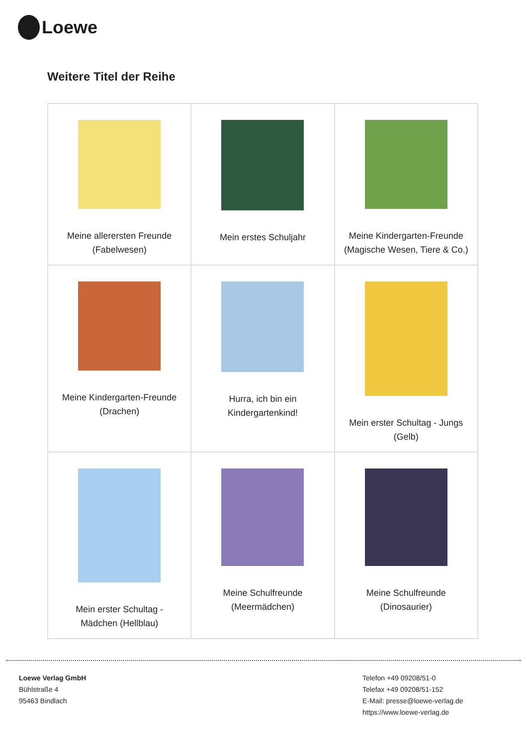Loewe
Weitere Titel der Reihe
| Meine allerersten Freunde (Fabelwesen) | Mein erstes Schuljahr | Meine Kindergarten-Freunde (Magische Wesen, Tiere & Co.) |
| Meine Kindergarten-Freunde (Drachen) | Hurra, ich bin ein Kindergartenkind! | Mein erster Schultag - Jungs (Gelb) |
| Mein erster Schultag - Mädchen (Hellblau) | Meine Schulfreunde (Meermädchen) | Meine Schulfreunde (Dinosaurier) |
Loewe Verlag GmbH
Bühlstraße 4
95463 Bindlach
Telefon +49 09208/51-0
Telefax +49 09208/51-152
E-Mail: presse@loewe-verlag.de
https://www.loewe-verlag.de